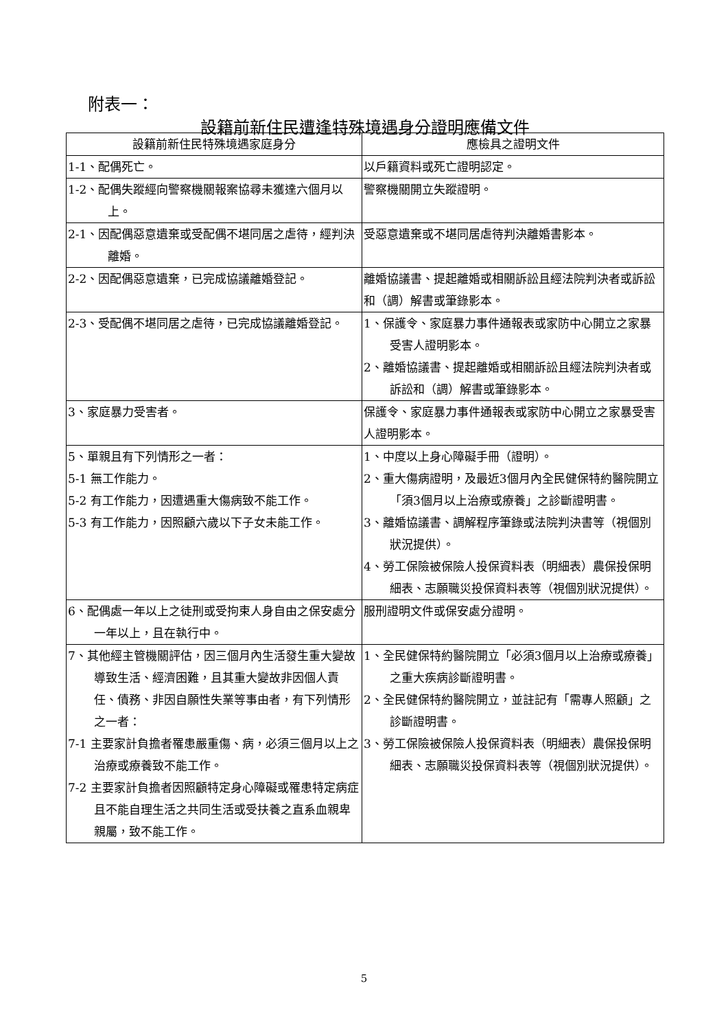附表一：
設籍前新住民遭逢特殊境遇身分證明應備文件
| 設籍前新住民特殊境遇家庭身分 | 應檢具之證明文件 |
| --- | --- |
| 1-1、配偶死亡。 | 以戶籍資料或死亡證明認定。 |
| 1-2、配偶失蹤經向警察機關報案協尋未獲達六個月以上。 | 警察機關開立失蹤證明。 |
| 2-1、因配偶惡意遺棄或受配偶不堪同居之虐待，經判決離婚。 | 受惡意遺棄或不堪同居虐待判決離婚書影本。 |
| 2-2、因配偶惡意遺棄，已完成協議離婚登記。 | 離婚協議書、提起離婚或相關訴訟且經法院判決者或訴訟和（調）解書或筆錄影本。 |
| 2-3、受配偶不堪同居之虐待，已完成協議離婚登記。 | 1、保護令、家庭暴力事件通報表或家防中心開立之家暴受害人證明影本。 2、離婚協議書、提起離婚或相關訴訟且經法院判決者或訴訟和（調）解書或筆錄影本。 |
| 3、家庭暴力受害者。 | 保護令、家庭暴力事件通報表或家防中心開立之家暴受害人證明影本。 |
| 5、單親且有下列情形之一者： 5-1 無工作能力。 5-2 有工作能力，因遭遇重大傷病致不能工作。 5-3 有工作能力，因照顧六歲以下子女未能工作。 | 1、中度以上身心障礙手冊（證明）。 2、重大傷病證明，及最近3個月內全民健保特約醫院開立「須3個月以上治療或療養」之診斷證明書。 3、離婚協議書、調解程序筆錄或法院判決書等（視個別狀況提供）。 4、勞工保險被保險人投保資料表（明細表）農保投保明細表、志願職災投保資料表等（視個別狀況提供）。 |
| 6、配偶處一年以上之徒刑或受拘束人身自由之保安處分一年以上，且在執行中。 | 服刑證明文件或保安處分證明。 |
| 7、其他經主管機關評估，因三個月內生活發生重大變故導致生活、經濟困難，且其重大變故非因個人責任、債務、非因自願性失業等事由者，有下列情形之一者： 7-1 主要家計負擔者罹患嚴重傷、病，必須三個月以上之治療或療養致不能工作。 7-2 主要家計負擔者因照顧特定身心障礙或罹患特定病症且不能自理生活之共同生活或受扶養之直系血親卑親屬，致不能工作。 | 1、全民健保特約醫院開立「必須3個月以上治療或療養」之重大疾病診斷證明書。 2、全民健保特約醫院開立，並註記有「需專人照顧」之診斷證明書。 3、勞工保險被保險人投保資料表（明細表）農保投保明細表、志願職災投保資料表等（視個別狀況提供）。 |
5